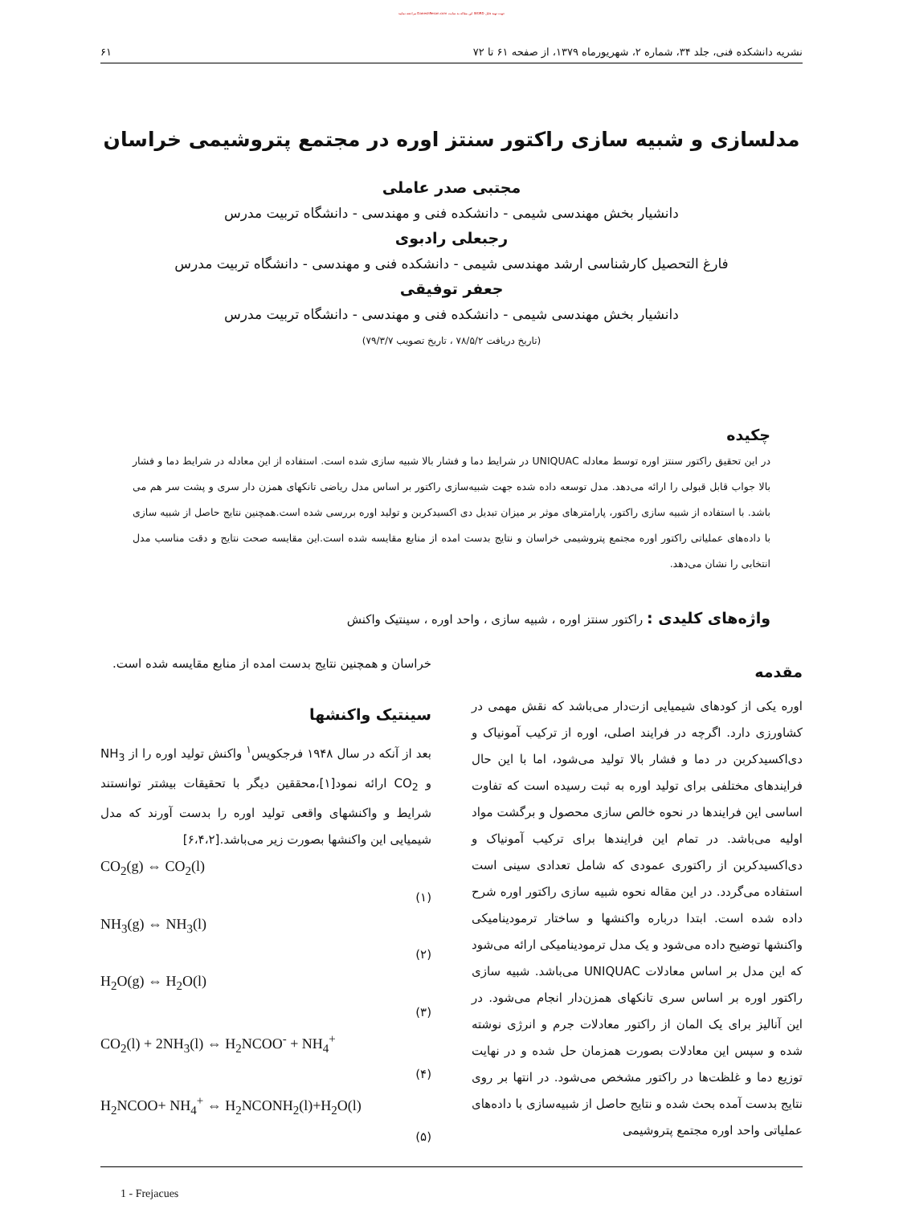جهت تهیه فایل WORD این مقاله به سایت DaneshResan.com مراجعه نمایید
نشریه دانشکده فنی، جلد ۳۴، شماره ۲، شهریورماه ۱۳۷۹، از صفحه ۶۱ تا ۷۲ ۶۱
مدلسازی و شبیه سازی راکتور سنتز اوره در مجتمع پتروشیمی خراسان
مجتبی صدر عاملی
دانشیار بخش مهندسی شیمی - دانشکده فنی و مهندسی - دانشگاه تربیت مدرس
رجبعلی رادبوی
فارغ التحصیل کارشناسی ارشد مهندسی شیمی - دانشکده فنی و مهندسی - دانشگاه تربیت مدرس
جعفر توفیقی
دانشیار بخش مهندسی شیمی - دانشکده فنی و مهندسی - دانشگاه تربیت مدرس
(تاریخ دریافت ۷۸/۵/۲ ، تاریخ تصویب ۷۹/۳/۷)
چکیده
در این تحقیق راکتور سنتز اوره توسط معادله UNIQUAC در شرایط دما و فشار بالا شبیه سازی شده است. استفاده از این معادله در شرایط دما و فشار بالا جواب قابل قبولی را ارائه می‌دهد. مدل توسعه داده شده جهت شبیه‌سازی راکتور بر اساس مدل ریاضی تانکهای همزن دار سری و پشت سر هم می باشد. با استفاده از شبیه سازی راکتور، پارامترهای موثر بر میزان تبدیل دی اکسیدکربن و تولید اوره بررسی شده است.همچنین نتایج حاصل از شبیه سازی با داده‌های عملیاتی راکتور اوره مجتمع پتروشیمی خراسان و نتایج بدست امده از منابع مقایسه شده است.این مقایسه صحت نتایج و دقت مناسب مدل انتخابی را نشان می‌دهد.
واژه‌های کلیدی : راکتور سنتز اوره ، شبیه سازی ، واحد اوره ، سینتیک واکنش
مقدمه
اوره یکی از کودهای شیمیایی ازت‌دار می‌باشد که نقش مهمی در کشاورزی دارد. اگرچه در فرایند اصلی، اوره از ترکیب آمونیاک و دی‌اکسیدکربن در دما و فشار بالا تولید می‌شود، اما با این حال فرایندهای مختلفی برای تولید اوره به ثبت رسیده است که تفاوت اساسی این فرایندها در نحوه خالص سازی محصول و برگشت مواد اولیه می‌باشد. در تمام این فرایندها برای ترکیب آمونیاک و دی‌اکسیدکربن از راکتوری عمودی که شامل تعدادی سینی است استفاده می‌گردد. در این مقاله نحوه شبیه سازی راکتور اوره شرح داده شده است. ابتدا درباره واکنشها و ساختار ترمودینامیکی واکنشها توضیح داده می‌شود و یک مدل ترمودینامیکی ارائه می‌شود که این مدل بر اساس معادلات UNIQUAC می‌باشد. شبیه سازی راکتور اوره بر اساس سری تانکهای همزن‌دار انجام می‌شود. در این آنالیز برای یک المان از راکتور معادلات جرم و انرژی نوشته شده و سپس این معادلات بصورت همزمان حل شده و در نهایت توزیع دما و غلظت‌ها در راکتور مشخص می‌شود. در انتها بر روی نتایج بدست آمده بحث شده و نتایج حاصل از شبیه‌سازی با داده‌های عملیاتی واحد اوره مجتمع پتروشیمی
خراسان و همچنین نتایج بدست امده از منابع مقایسه شده است.
سینتیک واکنشها
بعد از آنکه در سال ۱۹۴۸ فرجکویس<sup>۱</sup> واکنش تولید اوره را از NH<sub>3</sub> و CO<sub>2</sub> ارائه نمود[۱]،محققین دیگر با تحقیقات بیشتر توانستند شرایط و واکنشهای واقعی تولید اوره را بدست آورند که مدل شیمیایی این واکنشها بصورت زیر می‌باشد.[۶،۴،۲]
CO<sub>2</sub>(g) ⇔ CO<sub>2</sub>(l)
(۱)
NH<sub>3</sub>(g) ⇔ NH<sub>3</sub>(l)
(۲)
H<sub>2</sub>O(g) ⇔ H<sub>2</sub>O(l)
(۳)
CO<sub>2</sub>(l) + 2NH<sub>3</sub>(l) ⇔ H<sub>2</sub>NCOO<sup>-</sup> + NH<sub>4</sub><sup>+</sup>
(۴)
H<sub>2</sub>NCOO+ NH<sub>4</sub><sup>+</sup> ⇔ H<sub>2</sub>NCONH<sub>2</sub>(l)+H<sub>2</sub>O(l)
(۵)
1 - Frejacues